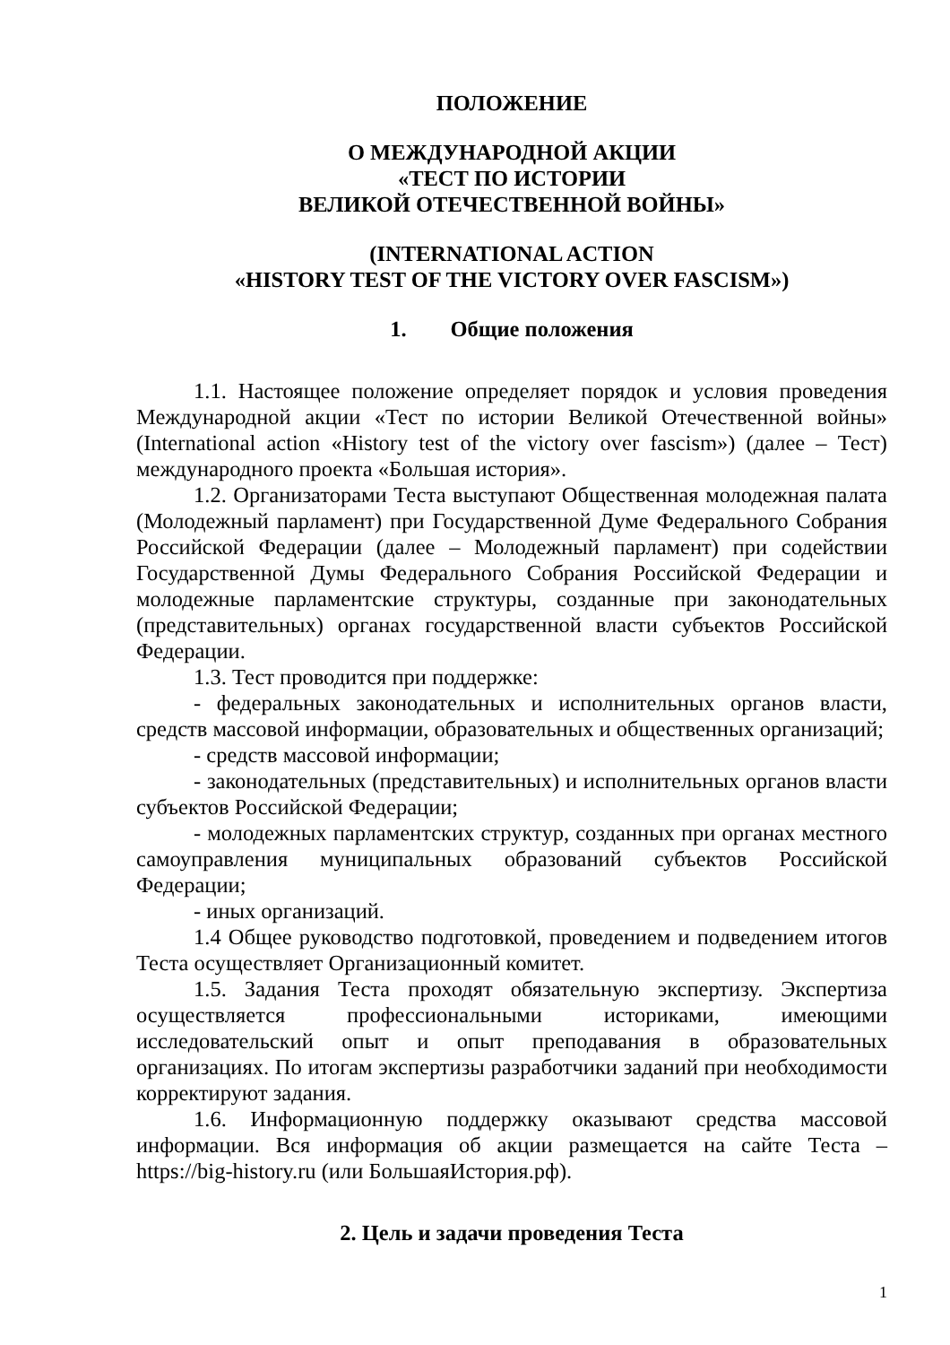ПОЛОЖЕНИЕ
О МЕЖДУНАРОДНОЙ АКЦИИ
«ТЕСТ ПО ИСТОРИИ
ВЕЛИКОЙ ОТЕЧЕСТВЕННОЙ ВОЙНЫ»
(INTERNATIONAL ACTION
«HISTORY TEST OF THE VICTORY OVER FASCISM»)
1. Общие положения
1.1. Настоящее положение определяет порядок и условия проведения Международной акции «Тест по истории Великой Отечественной войны» (International action «History test of the victory over fascism») (далее – Тест) международного проекта «Большая история».
1.2. Организаторами Теста выступают Общественная молодежная палата (Молодежный парламент) при Государственной Думе Федерального Собрания Российской Федерации (далее – Молодежный парламент) при содействии Государственной Думы Федерального Собрания Российской Федерации и молодежные парламентские структуры, созданные при законодательных (представительных) органах государственной власти субъектов Российской Федерации.
1.3. Тест проводится при поддержке:
- федеральных законодательных и исполнительных органов власти, средств массовой информации, образовательных и общественных организаций;
- средств массовой информации;
- законодательных (представительных) и исполнительных органов власти субъектов Российской Федерации;
- молодежных парламентских структур, созданных при органах местного самоуправления муниципальных образований субъектов Российской Федерации;
- иных организаций.
1.4 Общее руководство подготовкой, проведением и подведением итогов Теста осуществляет Организационный комитет.
1.5. Задания Теста проходят обязательную экспертизу. Экспертиза осуществляется профессиональными историками, имеющими исследовательский опыт и опыт преподавания в образовательных организациях. По итогам экспертизы разработчики заданий при необходимости корректируют задания.
1.6. Информационную поддержку оказывают средства массовой информации. Вся информация об акции размещается на сайте Теста – https://big-history.ru (или БольшаяИстория.рф).
2. Цель и задачи проведения Теста
1